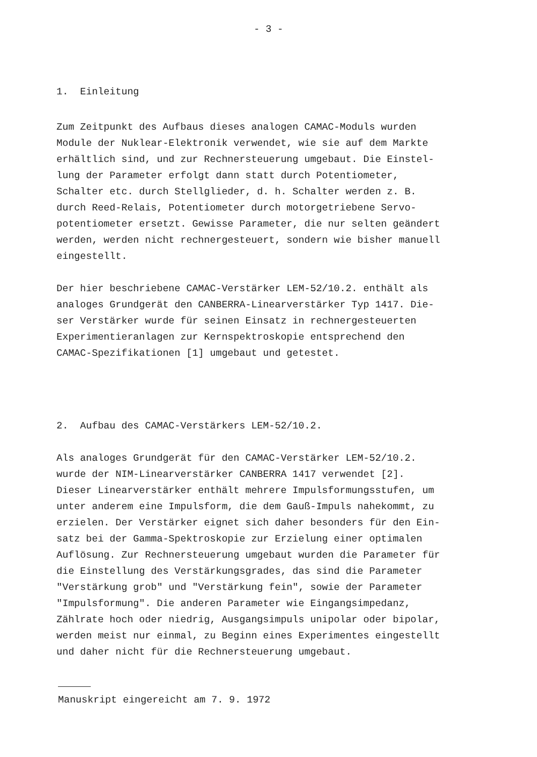- 3 -
1. Einleitung
Zum Zeitpunkt des Aufbaus dieses analogen CAMAC-Moduls wurden Module der Nuklear-Elektronik verwendet, wie sie auf dem Markte erhältlich sind, und zur Rechnersteuerung umgebaut. Die Einstel- lung der Parameter erfolgt dann statt durch Potentiometer, Schalter etc. durch Stellglieder, d. h. Schalter werden z. B. durch Reed-Relais, Potentiometer durch motorgetriebene Servo- potentiometer ersetzt. Gewisse Parameter, die nur selten geändert werden, werden nicht rechnergesteuert, sondern wie bisher manuell eingestellt.
Der hier beschriebene CAMAC-Verstärker LEM-52/10.2. enthält als analoges Grundgerät den CANBERRA-Linearverstärker Typ 1417. Die- ser Verstärker wurde für seinen Einsatz in rechnergesteuerten Experimentieranlagen zur Kernspektroskopie entsprechend den CAMAC-Spezifikationen [1] umgebaut und getestet.
2. Aufbau des CAMAC-Verstärkers LEM-52/10.2.
Als analoges Grundgerät für den CAMAC-Verstärker LEM-52/10.2. wurde der NIM-Linearverstärker CANBERRA 1417 verwendet [2]. Dieser Linearverstärker enthält mehrere Impulsformungsstufen, um unter anderem eine Impulsform, die dem Gauß-Impuls nahekommt, zu erzielen. Der Verstärker eignet sich daher besonders für den Ein- satz bei der Gamma-Spektroskopie zur Erzielung einer optimalen Auflösung. Zur Rechnersteuerung umgebaut wurden die Parameter für die Einstellung des Verstärkungsgrades, das sind die Parameter "Verstärkung grob" und "Verstärkung fein", sowie der Parameter "Impulsformung". Die anderen Parameter wie Eingangsimpedanz, Zählrate hoch oder niedrig, Ausgangsimpuls unipolar oder bipolar, werden meist nur einmal, zu Beginn eines Experimentes eingestellt und daher nicht für die Rechnersteuerung umgebaut.
Manuskript eingereicht am 7. 9. 1972